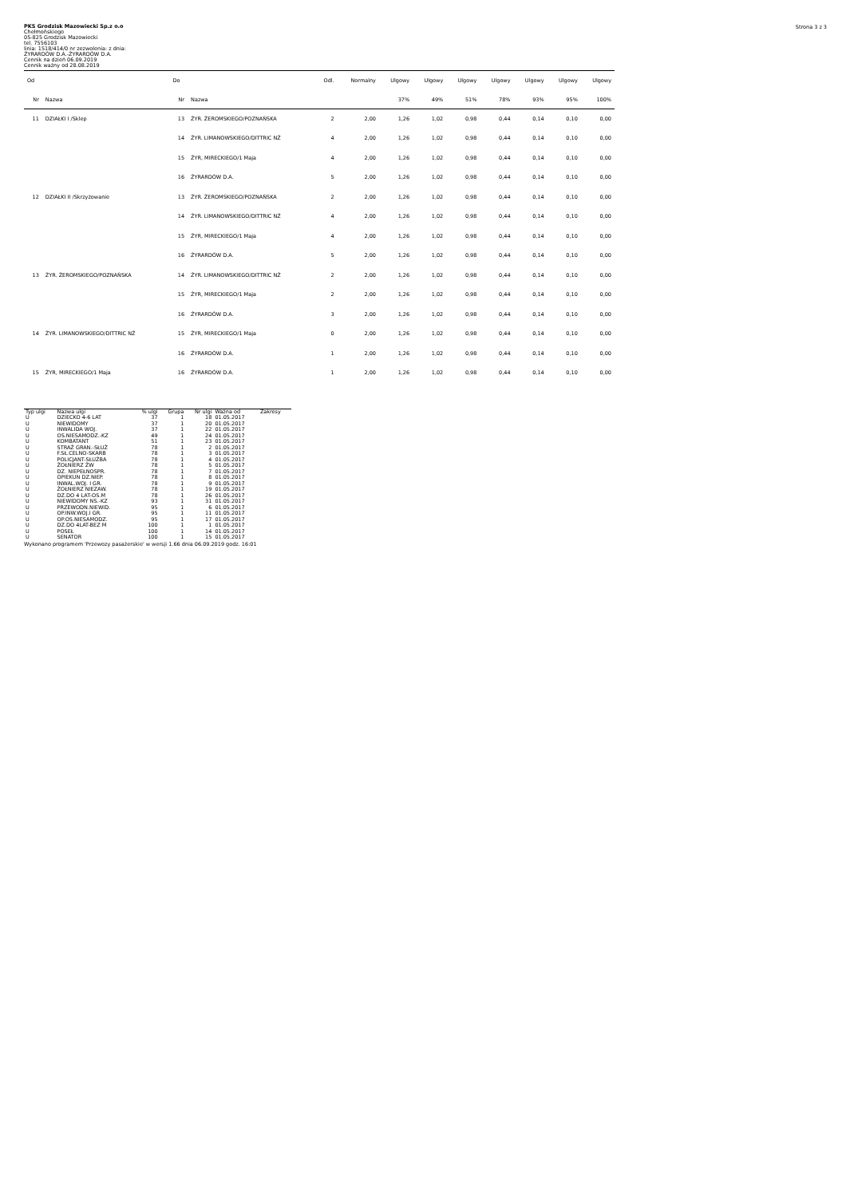Strona 3 z 3
PKS Grodzisk Mazowiecki Sp.z o.o
Chełmońskiego
05-825 Grodzisk Mazowiecki
tel. 7556103
linia: 1518/414/0 nr zezwolenia: z dnia:
ŻYRARDÓW D.A.-ŻYRARDÓW D.A.
Cennik na dzień 06.09.2019
Cennik ważny od 28.08.2019
| Od | | Do | | Odl. | Normalny | Ulgowy | Ulgowy | Ulgowy | Ulgowy | Ulgowy | Ulgowy | Ulgowy |
| --- | --- | --- | --- | --- | --- | --- | --- | --- | --- | --- | --- | --- |
| Nr | Nazwa | Nr | Nazwa | | | 37% | 49% | 51% | 78% | 93% | 95% | 100% |
| 11 | DZIAŁKI I /Sklep | 13 | ŻYR. ŻEROMSKIEGO/POZNAŃSKA | 2 | 2,00 | 1,26 | 1,02 | 0,98 | 0,44 | 0,14 | 0,10 | 0,00 |
| | | 14 | ŻYR. LIMANOWSKIEGO/DITTRIC NŻ | 4 | 2,00 | 1,26 | 1,02 | 0,98 | 0,44 | 0,14 | 0,10 | 0,00 |
| | | 15 | ŻYR, MIRECKIEGO/1 Maja | 4 | 2,00 | 1,26 | 1,02 | 0,98 | 0,44 | 0,14 | 0,10 | 0,00 |
| | | 16 | ŻYRARDÓW D.A. | 5 | 2,00 | 1,26 | 1,02 | 0,98 | 0,44 | 0,14 | 0,10 | 0,00 |
| 12 | DZIAŁKI II /Skrzyżowanie | 13 | ŻYR. ŻEROMSKIEGO/POZNAŃSKA | 2 | 2,00 | 1,26 | 1,02 | 0,98 | 0,44 | 0,14 | 0,10 | 0,00 |
| | | 14 | ŻYR. LIMANOWSKIEGO/DITTRIC NŻ | 4 | 2,00 | 1,26 | 1,02 | 0,98 | 0,44 | 0,14 | 0,10 | 0,00 |
| | | 15 | ŻYR, MIRECKIEGO/1 Maja | 4 | 2,00 | 1,26 | 1,02 | 0,98 | 0,44 | 0,14 | 0,10 | 0,00 |
| | | 16 | ŻYRARDÓW D.A. | 5 | 2,00 | 1,26 | 1,02 | 0,98 | 0,44 | 0,14 | 0,10 | 0,00 |
| 13 | ŻYR. ŻEROMSKIEGO/POZNAŃSKA | 14 | ŻYR. LIMANOWSKIEGO/DITTRIC NŻ | 2 | 2,00 | 1,26 | 1,02 | 0,98 | 0,44 | 0,14 | 0,10 | 0,00 |
| | | 15 | ŻYR, MIRECKIEGO/1 Maja | 2 | 2,00 | 1,26 | 1,02 | 0,98 | 0,44 | 0,14 | 0,10 | 0,00 |
| | | 16 | ŻYRARDÓW D.A. | 3 | 2,00 | 1,26 | 1,02 | 0,98 | 0,44 | 0,14 | 0,10 | 0,00 |
| 14 | ŻYR. LIMANOWSKIEGO/DITTRIC NŻ | 15 | ŻYR, MIRECKIEGO/1 Maja | 0 | 2,00 | 1,26 | 1,02 | 0,98 | 0,44 | 0,14 | 0,10 | 0,00 |
| | | 16 | ŻYRARDÓW D.A. | 1 | 2,00 | 1,26 | 1,02 | 0,98 | 0,44 | 0,14 | 0,10 | 0,00 |
| 15 | ŻYR, MIRECKIEGO/1 Maja | 16 | ŻYRARDÓW D.A. | 1 | 2,00 | 1,26 | 1,02 | 0,98 | 0,44 | 0,14 | 0,10 | 0,00 |
| Typ ulgi | Nazwa ulgi | % ulgi | Grupa | Nr ulgi | Ważna od | Zakresy |
| --- | --- | --- | --- | --- | --- | --- |
| U | DZIECKO 4-6 LAT | 37 | 1 | 18 | 01.05.2017 | |
| U | NIEWIDOMY | 37 | 1 | 20 | 01.05.2017 | |
| U | INWALIDA WOJ. | 37 | 1 | 22 | 01.05.2017 | |
| U | OS.NIESAMODZ.-KZ | 49 | 1 | 24 | 01.05.2017 | |
| U | KOMBATANT | 51 | 1 | 23 | 01.05.2017 | |
| U | STRAŻ GRAN.-SŁUŻ | 78 | 1 | 2 | 01.05.2017 | |
| U | F.SŁ.CELNO-SKARB | 78 | 1 | 3 | 01.05.2017 | |
| U | POLICJANT-SŁUŻBA | 78 | 1 | 4 | 01.05.2017 | |
| U | ŻOŁNIERZ ŻW | 78 | 1 | 5 | 01.05.2017 | |
| U | DZ. NIEPEŁNOSPR. | 78 | 1 | 7 | 01.05.2017 | |
| U | OPIEKUN DZ.NIEP. | 78 | 1 | 8 | 01.05.2017 | |
| U | INWAL.WOJ. I GR. | 78 | 1 | 9 | 01.05.2017 | |
| U | ŻOŁNIERZ NIEZAW. | 78 | 1 | 19 | 01.05.2017 | |
| U | DZ.DO 4 LAT-OS.M | 78 | 1 | 26 | 01.05.2017 | |
| U | NIEWIDOMY NS.-KZ | 93 | 1 | 31 | 01.05.2017 | |
| U | PRZEWODN.NIEWID. | 95 | 1 | 6 | 01.05.2017 | |
| U | OP.INW.WOJ.I GR. | 95 | 1 | 11 | 01.05.2017 | |
| U | OP.OS.NIESAMODZ. | 95 | 1 | 17 | 01.05.2017 | |
| U | DZ.DO 4LAT-BEZ M | 100 | 1 | 1 | 01.05.2017 | |
| U | POSEŁ | 100 | 1 | 14 | 01.05.2017 | |
| U | SENATOR | 100 | 1 | 15 | 01.05.2017 | |
Wykonano programem 'Przewozy pasażerskie' w wersji 1.66 dnia 06.09.2019 godz. 16:01